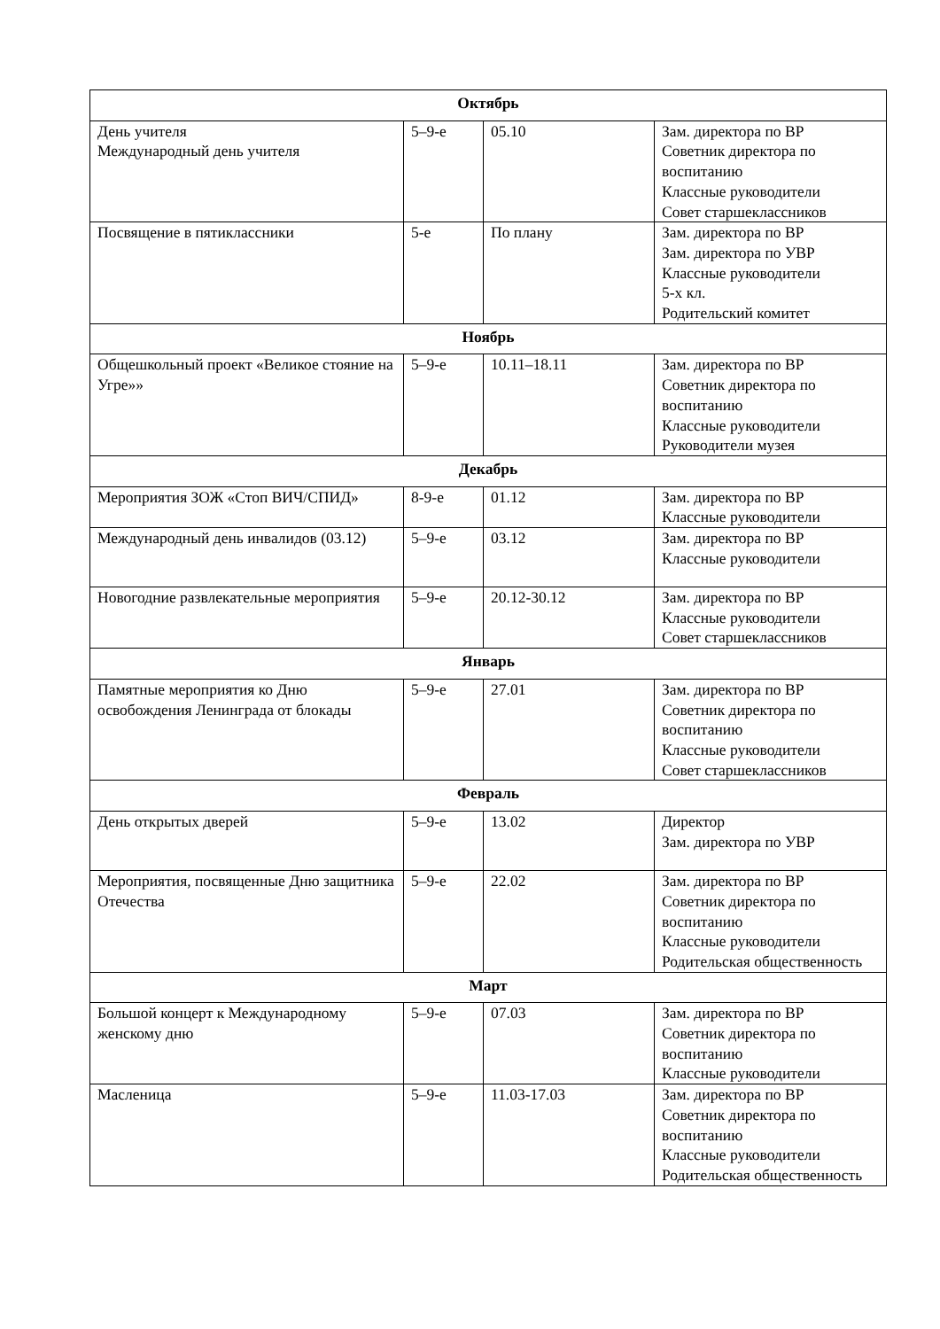| Октябрь | | | |
| --- | --- | --- | --- |
| День учителя Международный день учителя | 5–9-е | 05.10 | Зам. директора по ВР Советник директора по воспитанию Классные руководители Совет старшеклассников |
| Посвящение в пятиклассники | 5-е | По плану | Зам. директора по ВР Зам. директора по УВР Классные руководители 5-х кл. Родительский комитет |
| Ноябрь | | | |
| Общешкольный проект «Великое стояние на Угре»» | 5–9-е | 10.11–18.11 | Зам. директора по ВР Советник директора по воспитанию Классные руководители Руководители музея |
| Декабрь | | | |
| Мероприятия ЗОЖ «Стоп ВИЧ/СПИД» | 8-9-е | 01.12 | Зам. директора по ВР Классные руководители |
| Международный день инвалидов (03.12) | 5–9-е | 03.12 | Зам. директора по ВР Классные руководители |
| Новогодние развлекательные мероприятия | 5–9-е | 20.12-30.12 | Зам. директора по ВР Классные руководители Совет старшеклассников |
| Январь | | | |
| Памятные мероприятия ко Дню освобождения Ленинграда от блокады | 5–9-е | 27.01 | Зам. директора по ВР Советник директора по воспитанию Классные руководители Совет старшеклассников |
| Февраль | | | |
| День открытых дверей | 5–9-е | 13.02 | Директор Зам. директора по УВР |
| Мероприятия, посвященные Дню защитника Отечества | 5–9-е | 22.02 | Зам. директора по ВР Советник директора по воспитанию Классные руководители Родительская общественность |
| Март | | | |
| Большой концерт к Международному женскому дню | 5–9-е | 07.03 | Зам. директора по ВР Советник директора по воспитанию Классные руководители |
| Масленица | 5–9-е | 11.03-17.03 | Зам. директора по ВР Советник директора по воспитанию Классные руководители Родительская общественность |